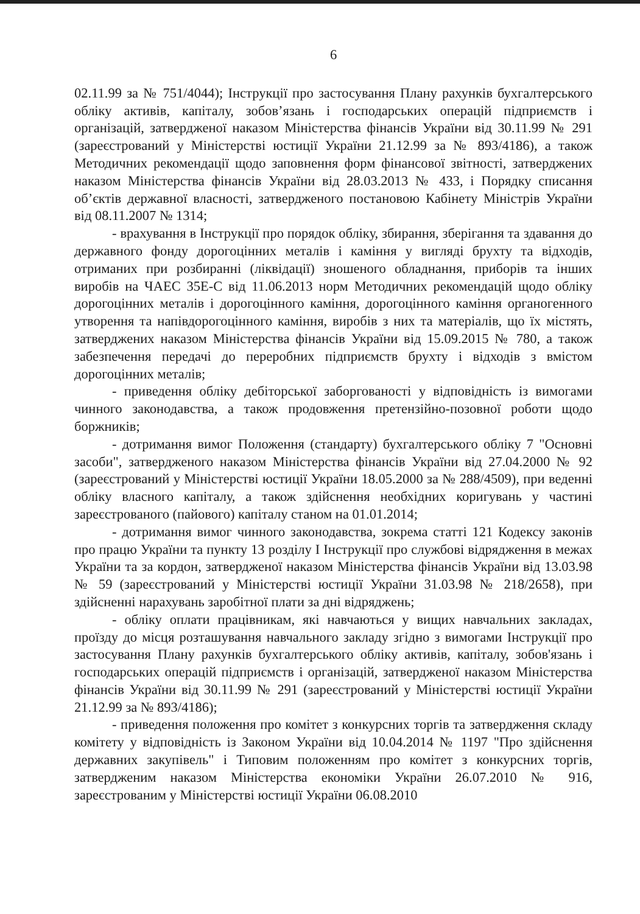6
02.11.99 за № 751/4044); Інструкції про застосування Плану рахунків бухгалтерського обліку активів, капіталу, зобов’язань і господарських операцій підприємств і організацій, затвердженої наказом Міністерства фінансів України від 30.11.99 № 291 (зареєстрований у Міністерстві юстиції України 21.12.99 за № 893/4186), а також Методичних рекомендації щодо заповнення форм фінансової звітності, затверджених наказом Міністерства фінансів України від 28.03.2013 № 433, і Порядку списання об’єктів державної власності, затвердженого постановою Кабінету Міністрів України від 08.11.2007 № 1314;
- врахування в Інструкції про порядок обліку, збирання, зберігання та здавання до державного фонду дорогоцінних металів і каміння у вигляді брухту та відходів, отриманих при розбиранні (ліквідації) зношеного обладнання, приборів та інших виробів на ЧАЕС 35Е-С від 11.06.2013 норм Методичних рекомендацій щодо обліку дорогоцінних металів і дорогоцінного каміння, дорогоцінного каміння органогенного утворення та напівдорогоцінного каміння, виробів з них та матеріалів, що їх містять, затверджених наказом Міністерства фінансів України від 15.09.2015 № 780, а також забезпечення передачі до переробних підприємств брухту і відходів з вмістом дорогоцінних металів;
- приведення обліку дебіторської заборгованості у відповідність із вимогами чинного законодавства, а також продовження претензійно-позовної роботи щодо боржників;
- дотримання вимог Положення (стандарту) бухгалтерського обліку 7 "Основні засоби", затвердженого наказом Міністерства фінансів України від 27.04.2000 № 92 (зареєстрований у Міністерстві юстиції України 18.05.2000 за № 288/4509), при веденні обліку власного капіталу, а також здійснення необхідних коригувань у частині зареєстрованого (пайового) капіталу станом на 01.01.2014;
- дотримання вимог чинного законодавства, зокрема статті 121 Кодексу законів про працю України та пункту 13 розділу І Інструкції про службові відрядження в межах України та за кордон, затвердженої наказом Міністерства фінансів України від 13.03.98 № 59 (зареєстрований у Міністерстві юстиції України 31.03.98 № 218/2658), при здійсненні нарахувань заробітної плати за дні відряджень;
- обліку оплати працівникам, які навчаються у вищих навчальних закладах, проїзду до місця розташування навчального закладу згідно з вимогами Інструкції про застосування Плану рахунків бухгалтерського обліку активів, капіталу, зобов'язань і господарських операцій підприємств і організацій, затвердженої наказом Міністерства фінансів України від 30.11.99 № 291 (зареєстрований у Міністерстві юстиції України 21.12.99 за № 893/4186);
- приведення положення про комітет з конкурсних торгів та затвердження складу комітету у відповідність із Законом України від 10.04.2014 № 1197 "Про здійснення державних закупівель" і Типовим положенням про комітет з конкурсних торгів, затвердженим наказом Міністерства економіки України 26.07.2010 № 916, зареєстрованим у Міністерстві юстиції України 06.08.2010